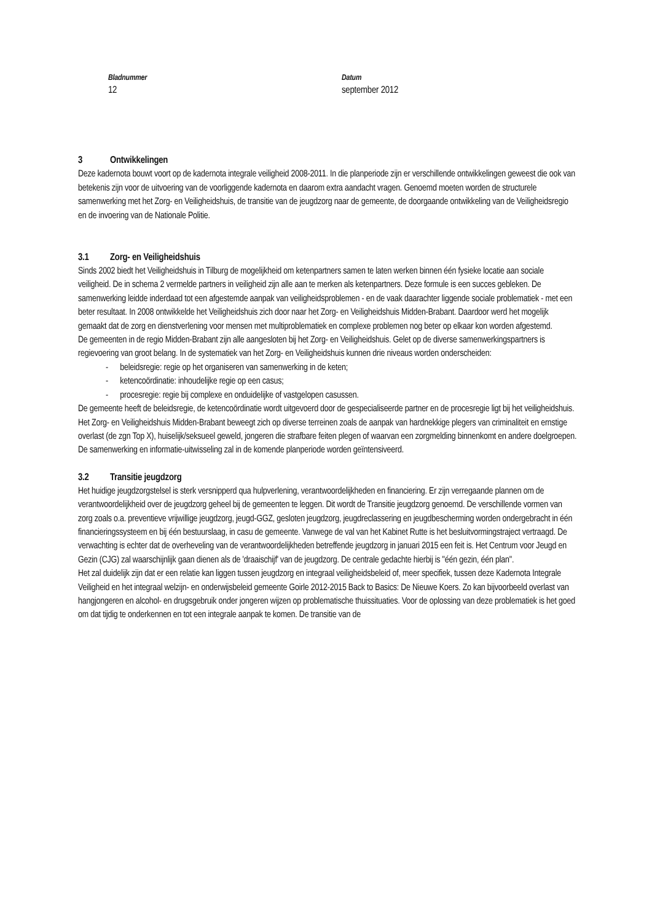Bladnummer
12
Datum
september 2012
3 Ontwikkelingen
Deze kadernota bouwt voort op de kadernota integrale veiligheid 2008-2011. In die planperiode zijn er verschillende ontwikkelingen geweest die ook van betekenis zijn voor de uitvoering van de voorliggende kadernota en daarom extra aandacht vragen. Genoemd moeten worden de structurele samenwerking met het Zorg- en Veiligheidshuis, de transitie van de jeugdzorg naar de gemeente, de doorgaande ontwikkeling van de Veiligheidsregio en de invoering van de Nationale Politie.
3.1 Zorg- en Veiligheidshuis
Sinds 2002 biedt het Veiligheidshuis in Tilburg de mogelijkheid om ketenpartners samen te laten werken binnen één fysieke locatie aan sociale veiligheid. De in schema 2 vermelde partners in veiligheid zijn alle aan te merken als ketenpartners. Deze formule is een succes gebleken. De samenwerking leidde inderdaad tot een afgestemde aanpak van veiligheidsproblemen - en de vaak daarachter liggende sociale problematiek - met een beter resultaat. In 2008 ontwikkelde het Veiligheidshuis zich door naar het Zorg- en Veiligheidshuis Midden-Brabant. Daardoor werd het mogelijk gemaakt dat de zorg en dienstverlening voor mensen met multiproblematiek en complexe problemen nog beter op elkaar kon worden afgestemd.
De gemeenten in de regio Midden-Brabant zijn alle aangesloten bij het Zorg- en Veiligheidshuis. Gelet op de diverse samenwerkingspartners is regievoering van groot belang. In de systematiek van het Zorg- en Veiligheidshuis kunnen drie niveaus worden onderscheiden:
- beleidsregie: regie op het organiseren van samenwerking in de keten;
- ketencoördinatie: inhoudelijke regie op een casus;
- procesregie: regie bij complexe en onduidelijke of vastgelopen casussen.
De gemeente heeft de beleidsregie, de ketencoördinatie wordt uitgevoerd door de gespecialiseerde partner en de procesregie ligt bij het veiligheidshuis.
Het Zorg- en Veiligheidshuis Midden-Brabant beweegt zich op diverse terreinen zoals de aanpak van hardnekkige plegers van criminaliteit en ernstige overlast (de zgn Top X), huiselijk/seksueel geweld, jongeren die strafbare feiten plegen of waarvan een zorgmelding binnenkomt en andere doelgroepen.
De samenwerking en informatie-uitwisseling zal in de komende planperiode worden geïntensiveerd.
3.2 Transitie jeugdzorg
Het huidige jeugdzorgstelsel is sterk versnipperd qua hulpverlening, verantwoordelijkheden en financiering. Er zijn verregaande plannen om de verantwoordelijkheid over de jeugdzorg geheel bij de gemeenten te leggen. Dit wordt de Transitie jeugdzorg genoemd. De verschillende vormen van zorg zoals o.a. preventieve vrijwillige jeugdzorg, jeugd-GGZ, gesloten jeugdzorg, jeugdreclassering en jeugdbescherming worden ondergebracht in één financieringssysteem en bij één bestuurslaag, in casu de gemeente. Vanwege de val van het Kabinet Rutte is het besluitvormingstraject vertraagd. De verwachting is echter dat de overheveling van de verantwoordelijkheden betreffende jeugdzorg in januari 2015 een feit is. Het Centrum voor Jeugd en Gezin (CJG) zal waarschijnlijk gaan dienen als de 'draaischijf' van de jeugdzorg. De centrale gedachte hierbij is "één gezin, één plan".
Het zal duidelijk zijn dat er een relatie kan liggen tussen jeugdzorg en integraal veiligheidsbeleid of, meer specifiek, tussen deze Kadernota Integrale Veiligheid en het integraal welzijn- en onderwijsbeleid gemeente Goirle 2012-2015 Back to Basics: De Nieuwe Koers. Zo kan bijvoorbeeld overlast van hangjongeren en alcohol- en drugsgebruik onder jongeren wijzen op problematische thuissituaties. Voor de oplossing van deze problematiek is het goed om dat tijdig te onderkennen en tot een integrale aanpak te komen. De transitie van de